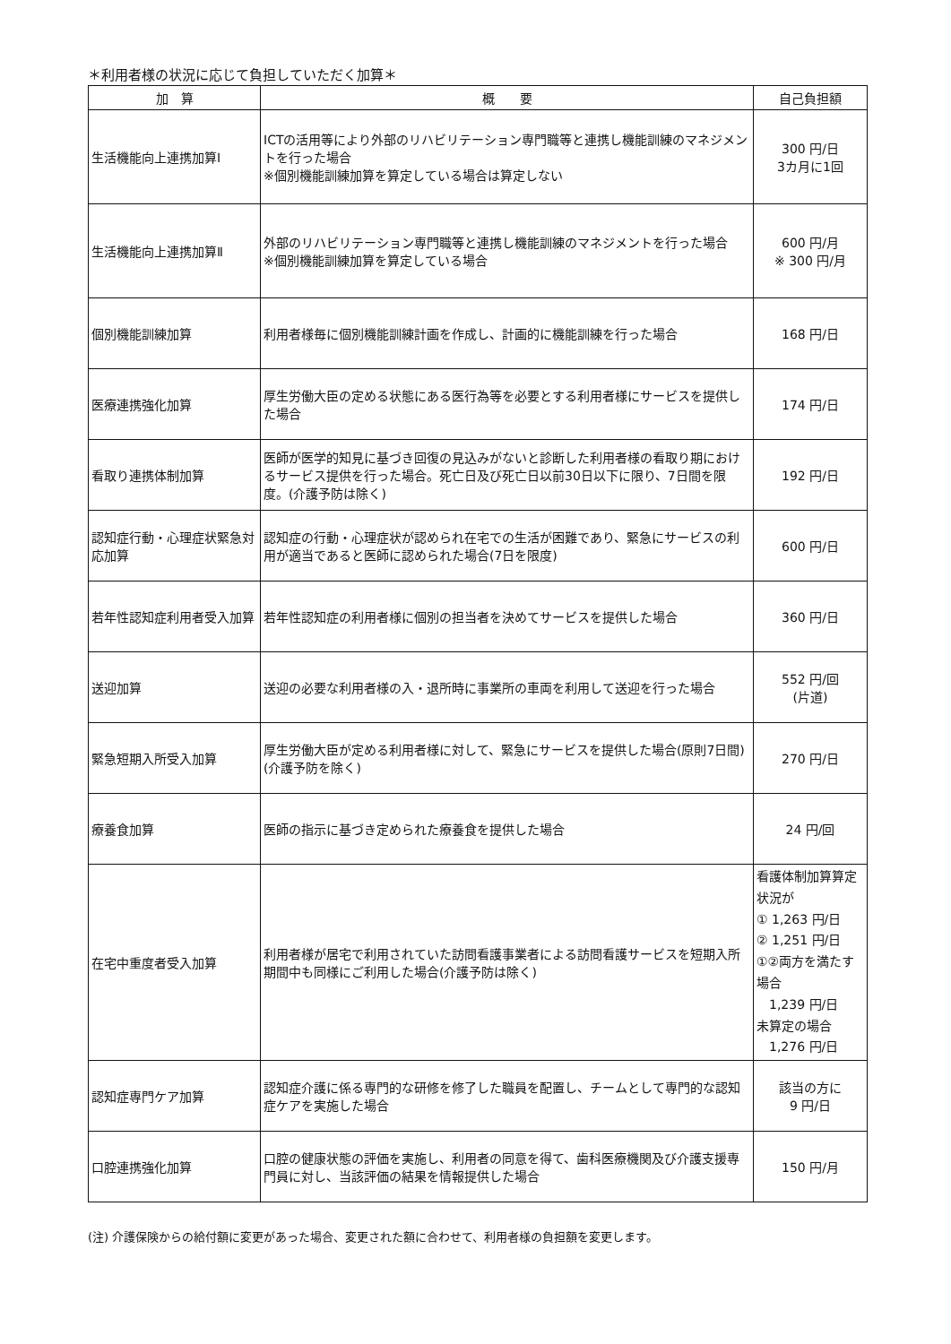＊利用者様の状況に応じて負担していただく加算＊
| 加 算 | 概 要 | 自己負担額 |
| --- | --- | --- |
| 生活機能向上連携加算Ⅰ | ICTの活用等により外部のリハビリテーション専門職等と連携し機能訓練のマネジメントを行った場合 ※個別機能訓練加算を算定している場合は算定しない | 300 円/日 3カ月に1回 |
| 生活機能向上連携加算Ⅱ | 外部のリハビリテーション専門職等と連携し機能訓練のマネジメントを行った場合 ※個別機能訓練加算を算定している場合 | 600 円/月 ※ 300 円/月 |
| 個別機能訓練加算 | 利用者様毎に個別機能訓練計画を作成し、計画的に機能訓練を行った場合 | 168 円/日 |
| 医療連携強化加算 | 厚生労働大臣の定める状態にある医行為等を必要とする利用者様にサービスを提供した場合 | 174 円/日 |
| 看取り連携体制加算 | 医師が医学的知見に基づき回復の見込みがないと診断した利用者様の看取り期におけるサービス提供を行った場合。死亡日及び死亡日以前30日以下に限り、7日間を限度。(介護予防は除く) | 192 円/日 |
| 認知症行動・心理症状緊急対応加算 | 認知症の行動・心理症状が認められ在宅での生活が困難であり、緊急にサービスの利用が適当であると医師に認められた場合(7日を限度) | 600 円/日 |
| 若年性認知症利用者受入加算 | 若年性認知症の利用者様に個別の担当者を決めてサービスを提供した場合 | 360 円/日 |
| 送迎加算 | 送迎の必要な利用者様の入・退所時に事業所の車両を利用して送迎を行った場合 | 552 円/回 (片道) |
| 緊急短期入所受入加算 | 厚生労働大臣が定める利用者様に対して、緊急にサービスを提供した場合(原則7日間)(介護予防を除く) | 270 円/日 |
| 療養食加算 | 医師の指示に基づき定められた療養食を提供した場合 | 24 円/回 |
| 在宅中重度者受入加算 | 利用者様が居宅で利用されていた訪問看護事業者による訪問看護サービスを短期入所期間中も同様にご利用した場合(介護予防は除く) | 看護体制加算算定状況が ① 1,263 円/日 ② 1,251 円/日 ①②両方を満たす場合 1,239 円/日 未算定の場合 1,276 円/日 |
| 認知症専門ケア加算 | 認知症介護に係る専門的な研修を修了した職員を配置し、チームとして専門的な認知症ケアを実施した場合 | 該当の方に 9 円/日 |
| 口腔連携強化加算 | 口腔の健康状態の評価を実施し、利用者の同意を得て、歯科医療機関及び介護支援専門員に対し、当該評価の結果を情報提供した場合 | 150 円/月 |
(注) 介護保険からの給付額に変更があった場合、変更された額に合わせて、利用者様の負担額を変更します。